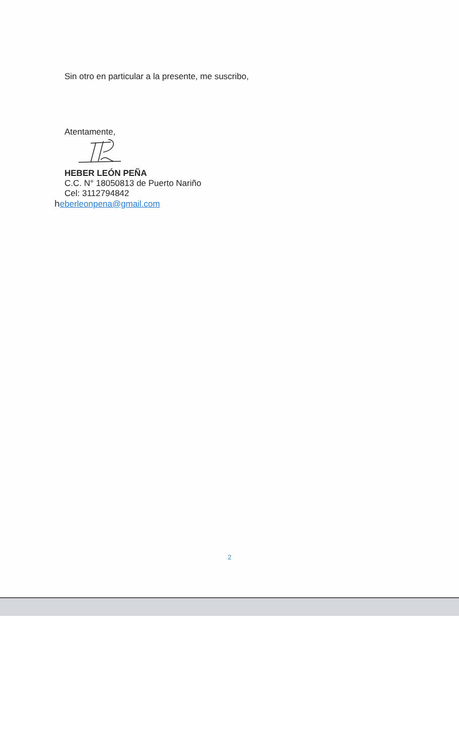Sin otro en particular a la presente, me suscribo,
Atentamente,
HEBER LEÓN PEÑA
C.C. N° 18050813 de Puerto Nariño
Cel: 3112794842
heberleonpena@gmail.com
2